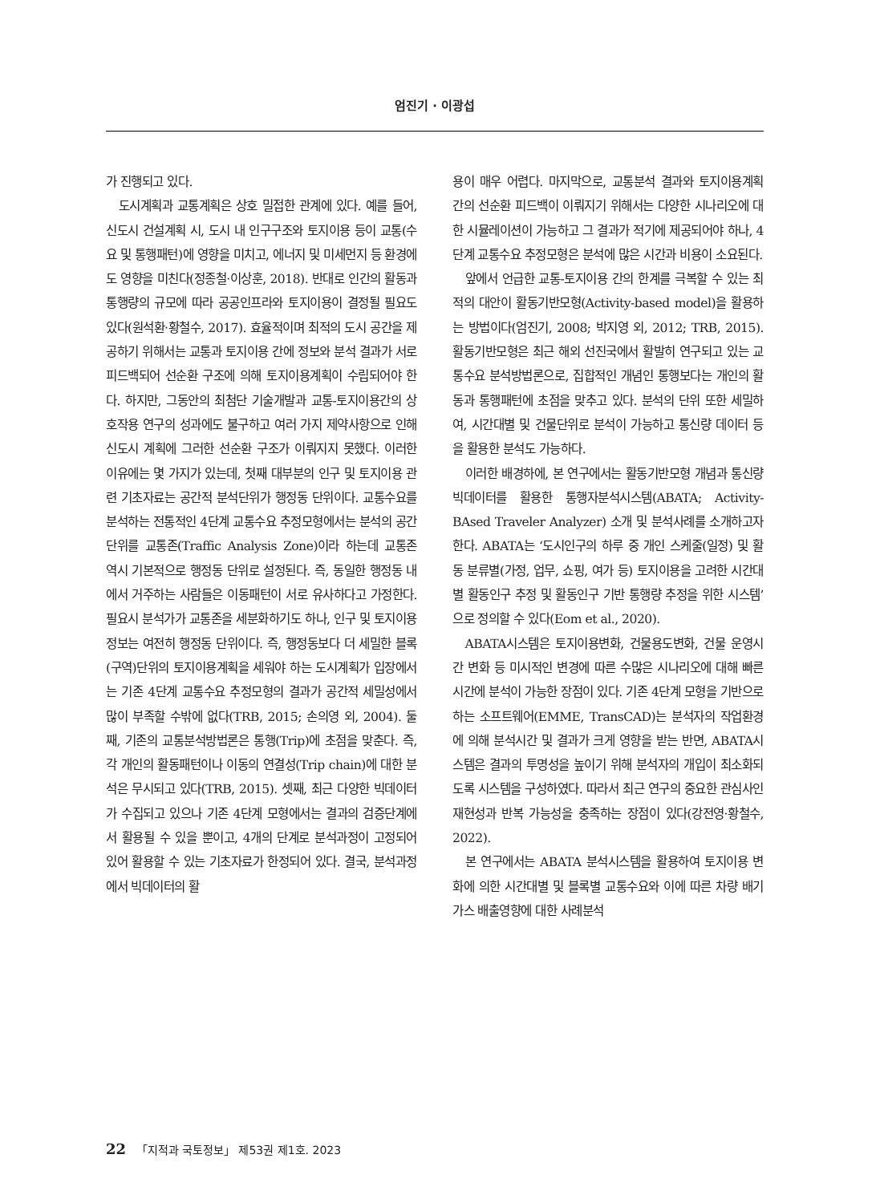엄진기 · 이광섭
가 진행되고 있다.
도시계획과 교통계획은 상호 밀접한 관계에 있다. 예를 들어, 신도시 건설계획 시, 도시 내 인구구조와 토지이용 등이 교통(수요 및 통행패턴)에 영향을 미치고, 에너지 및 미세먼지 등 환경에도 영향을 미친다(정종철·이상훈, 2018). 반대로 인간의 활동과 통행량의 규모에 따라 공공인프라와 토지이용이 결정될 필요도 있다(원석환·황철수, 2017). 효율적이며 최적의 도시 공간을 제공하기 위해서는 교통과 토지이용 간에 정보와 분석 결과가 서로 피드백되어 선순환 구조에 의해 토지이용계획이 수립되어야 한다. 하지만, 그동안의 최첨단 기술개발과 교통-토지이용간의 상호작용 연구의 성과에도 불구하고 여러 가지 제약사항으로 인해 신도시 계획에 그러한 선순환 구조가 이뤄지지 못했다. 이러한 이유에는 몇 가지가 있는데, 첫째 대부분의 인구 및 토지이용 관련 기초자료는 공간적 분석단위가 행정동 단위이다. 교통수요를 분석하는 전통적인 4단계 교통수요 추정모형에서는 분석의 공간 단위를 교통존(Traffic Analysis Zone)이라 하는데 교통존 역시 기본적으로 행정동 단위로 설정된다. 즉, 동일한 행정동 내에서 거주하는 사람들은 이동패턴이 서로 유사하다고 가정한다. 필요시 분석가가 교통존을 세분화하기도 하나, 인구 및 토지이용 정보는 여전히 행정동 단위이다. 즉, 행정동보다 더 세밀한 블록(구역)단위의 토지이용계획을 세워야 하는 도시계획가 입장에서는 기존 4단계 교통수요 추정모형의 결과가 공간적 세밀성에서 많이 부족할 수밖에 없다(TRB, 2015; 손의영 외, 2004). 둘째, 기존의 교통분석방법론은 통행(Trip)에 초점을 맞춘다. 즉, 각 개인의 활동패턴이나 이동의 연결성(Trip chain)에 대한 분석은 무시되고 있다(TRB, 2015). 셋째, 최근 다양한 빅데이터가 수집되고 있으나 기존 4단계 모형에서는 결과의 검증단계에서 활용될 수 있을 뿐이고, 4개의 단계로 분석과정이 고정되어 있어 활용할 수 있는 기초자료가 한정되어 있다. 결국, 분석과정에서 빅데이터의 활
용이 매우 어렵다. 마지막으로, 교통분석 결과와 토지이용계획 간의 선순환 피드백이 이뤄지기 위해서는 다양한 시나리오에 대한 시뮬레이션이 가능하고 그 결과가 적기에 제공되어야 하나, 4단계 교통수요 추정모형은 분석에 많은 시간과 비용이 소요된다.
앞에서 언급한 교통-토지이용 간의 한계를 극복할 수 있는 최적의 대안이 활동기반모형(Activity-based model)을 활용하는 방법이다(엄진기, 2008; 박지영 외, 2012; TRB, 2015). 활동기반모형은 최근 해외 선진국에서 활발히 연구되고 있는 교통수요 분석방법론으로, 집합적인 개념인 통행보다는 개인의 활동과 통행패턴에 초점을 맞추고 있다. 분석의 단위 또한 세밀하여, 시간대별 및 건물단위로 분석이 가능하고 통신량 데이터 등을 활용한 분석도 가능하다.
이러한 배경하에, 본 연구에서는 활동기반모형 개념과 통신량 빅데이터를 활용한 통행자분석시스템(ABATA; Activity-BAsed Traveler Analyzer) 소개 및 분석사례를 소개하고자 한다. ABATA는 ‘도시인구의 하루 중 개인 스케줄(일정) 및 활동 분류별(가정, 업무, 쇼핑, 여가 등) 토지이용을 고려한 시간대별 활동인구 추정 및 활동인구 기반 통행량 추정을 위한 시스템’으로 정의할 수 있다(Eom et al., 2020).
ABATA시스템은 토지이용변화, 건물용도변화, 건물 운영시간 변화 등 미시적인 변경에 따른 수많은 시나리오에 대해 빠른 시간에 분석이 가능한 장점이 있다. 기존 4단계 모형을 기반으로 하는 소프트웨어(EMME, TransCAD)는 분석자의 작업환경에 의해 분석시간 및 결과가 크게 영향을 받는 반면, ABATA시스템은 결과의 투명성을 높이기 위해 분석자의 개입이 최소화되도록 시스템을 구성하였다. 따라서 최근 연구의 중요한 관심사인 재현성과 반복 가능성을 충족하는 장점이 있다(강전영·황철수, 2022).
본 연구에서는 ABATA 분석시스템을 활용하여 토지이용 변화에 의한 시간대별 및 블록별 교통수요와 이에 따른 차량 배기가스 배출영향에 대한 사례분석
22 「지적과 국토정보」 제53권 제1호. 2023